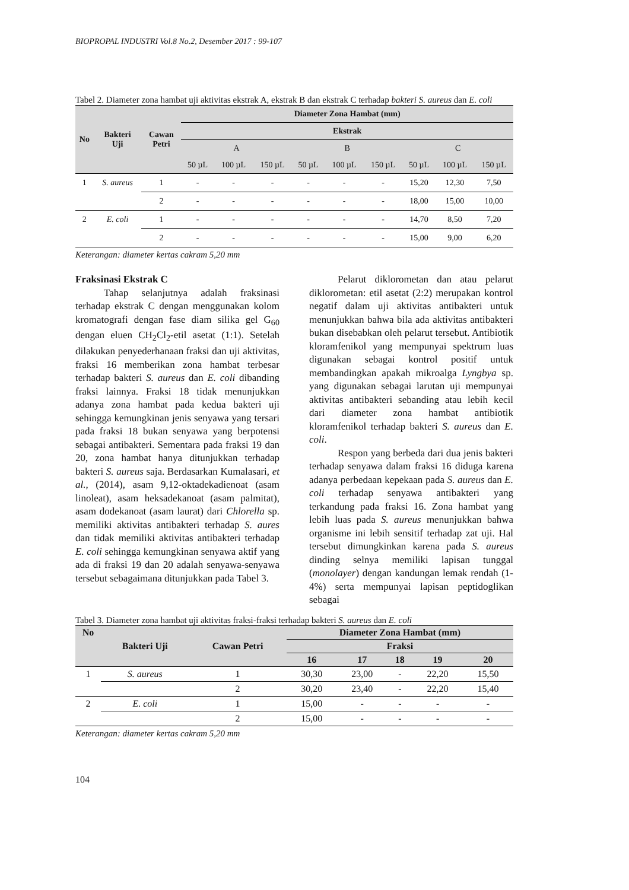BIOPROPAL INDUSTRI Vol.8 No.2, Desember 2017 : 99-107
Tabel 2. Diameter zona hambat uji aktivitas ekstrak A, ekstrak B dan ekstrak C terhadap bakteri S. aureus dan E. coli
| No | Bakteri Uji | Cawan Petri | Diameter Zona Hambat (mm) | | | | | | | | |
| --- | --- | --- | --- | --- | --- | --- | --- | --- | --- | --- | --- |
| | | | Ekstrak | | | | | | | | |
| | | | A | | | B | | | C | | |
| | | | 50 µL | 100 µL | 150 µL | 50 µL | 100 µL | 150 µL | 50 µL | 100 µL | 150 µL |
| 1 | S. aureus | 1 | - | - | - | - | - | - | 15,20 | 12,30 | 7,50 |
| | | 2 | - | - | - | - | - | - | 18,00 | 15,00 | 10,00 |
| 2 | E. coli | 1 | - | - | - | - | - | - | 14,70 | 8,50 | 7,20 |
| | | 2 | - | - | - | - | - | - | 15,00 | 9,00 | 6,20 |
Keterangan: diameter kertas cakram 5,20 mm
Fraksinasi Ekstrak C
Tahap selanjutnya adalah fraksinasi terhadap ekstrak C dengan menggunakan kolom kromatografi dengan fase diam silika gel G<sub>60</sub> dengan eluen CH<sub>2</sub>Cl<sub>2</sub>-etil asetat (1:1). Setelah dilakukan penyederhanaan fraksi dan uji aktivitas, fraksi 16 memberikan zona hambat terbesar terhadap bakteri S. aureus dan E. coli dibanding fraksi lainnya. Fraksi 18 tidak menunjukkan adanya zona hambat pada kedua bakteri uji sehingga kemungkinan jenis senyawa yang tersari pada fraksi 18 bukan senyawa yang berpotensi sebagai antibakteri. Sementara pada fraksi 19 dan 20, zona hambat hanya ditunjukkan terhadap bakteri S. aureus saja. Berdasarkan Kumalasari, et al., (2014), asam 9,12-oktadekadienoat (asam linoleat), asam heksadekanoat (asam palmitat), asam dodekanoat (asam laurat) dari Chlorella sp. memiliki aktivitas antibakteri terhadap S. aures dan tidak memiliki aktivitas antibakteri terhadap E. coli sehingga kemungkinan senyawa aktif yang ada di fraksi 19 dan 20 adalah senyawa-senyawa tersebut sebagaimana ditunjukkan pada Tabel 3.
Pelarut diklorometan dan atau pelarut diklorometan: etil asetat (2:2) merupakan kontrol negatif dalam uji aktivitas antibakteri untuk menunjukkan bahwa bila ada aktivitas antibakteri bukan disebabkan oleh pelarut tersebut. Antibiotik kloramfenikol yang mempunyai spektrum luas digunakan sebagai kontrol positif untuk membandingkan apakah mikroalga Lyngbya sp. yang digunakan sebagai larutan uji mempunyai aktivitas antibakteri sebanding atau lebih kecil dari diameter zona hambat antibiotik kloramfenikol terhadap bakteri S. aureus dan E. coli.
Respon yang berbeda dari dua jenis bakteri terhadap senyawa dalam fraksi 16 diduga karena adanya perbedaan kepekaan pada S. aureus dan E. coli terhadap senyawa antibakteri yang terkandung pada fraksi 16. Zona hambat yang lebih luas pada S. aureus menunjukkan bahwa organisme ini lebih sensitif terhadap zat uji. Hal tersebut dimungkinkan karena pada S. aureus dinding selnya memiliki lapisan tunggal (monolayer) dengan kandungan lemak rendah (1-4%) serta mempunyai lapisan peptidoglikan sebagai
Tabel 3. Diameter zona hambat uji aktivitas fraksi-fraksi terhadap bakteri S. aureus dan E. coli
| No | Bakteri Uji | Cawan Petri | Diameter Zona Hambat (mm) | | | | |
| --- | --- | --- | --- | --- | --- | --- | --- |
| | | | Fraksi | | | | |
| | | | 16 | 17 | 18 | 19 | 20 |
| 1 | S. aureus | 1 | 30,30 | 23,00 | - | 22,20 | 15,50 |
| | | 2 | 30,20 | 23,40 | - | 22,20 | 15,40 |
| 2 | E. coli | 1 | 15,00 | - | - | - | - |
| | | 2 | 15,00 | - | - | - | - |
Keterangan: diameter kertas cakram 5,20 mm
104